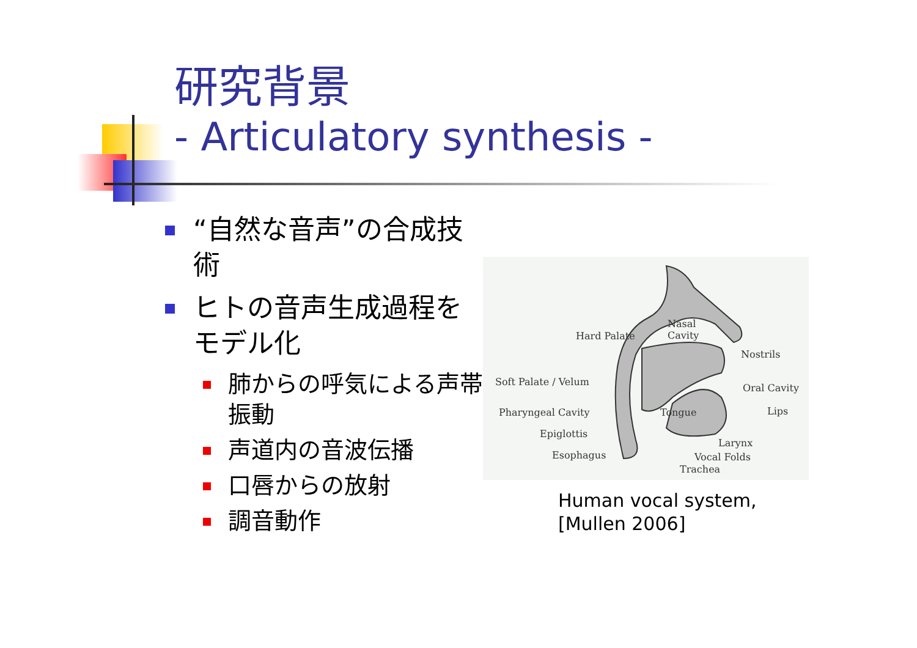研究背景
- Articulatory synthesis -
“自然な音声”の合成技術
ヒトの音声生成過程をモデル化
肺からの呼気による声帯振動
声道内の音波伝播
口唇からの放射
調音動作
Nasal
Cavity Hard Palate
Nostrils
Soft Palate / Velum
Oral Cavity
Tongue Pharyngeal Cavity Lips
Epiglottis
Larynx
Esophagus Vocal Folds
Trachea
Human vocal system,
[Mullen 2006]